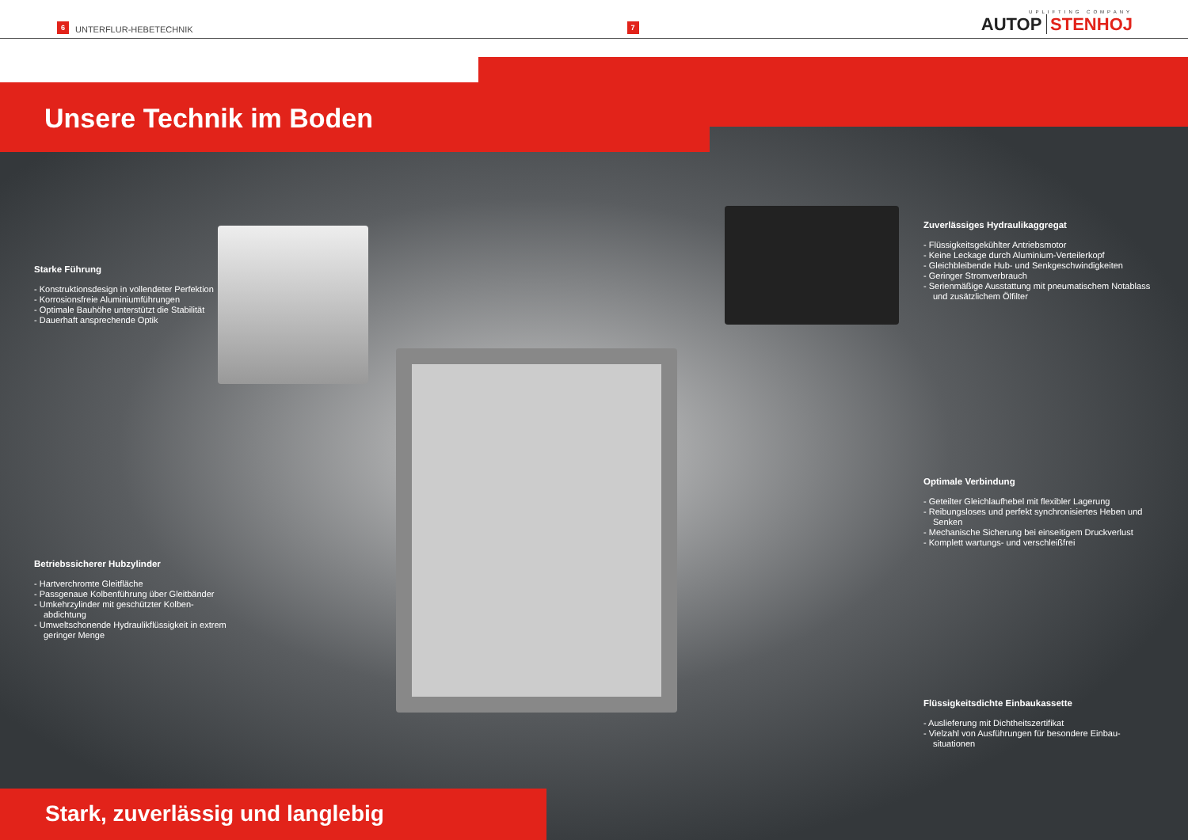6 UNTERFLUR-HEBETECHNIK 7
UPLIFTING COMPANY
AUTOP STENHOJ
Unsere Technik im Boden
Starke Führung
- Konstruktionsdesign in vollendeter Perfektion
- Korrosionsfreie Aluminiumführungen
- Optimale Bauhöhe unterstützt die Stabilität
- Dauerhaft ansprechende Optik
Betriebssicherer Hubzylinder
- Hartverchromte Gleitfläche
- Passgenaue Kolbenführung über Gleitbänder
- Umkehrzylinder mit geschützter Kolben-abdichtung
- Umweltschonende Hydraulikflüssigkeit in extrem geringer Menge
Zuverlässiges Hydraulikaggregat
- Flüssigkeitsgekühlter Antriebsmotor
- Keine Leckage durch Aluminium-Verteilerkopf
- Gleichbleibende Hub- und Senkgeschwindigkeiten
- Geringer Stromverbrauch
- Serienmäßige Ausstattung mit pneumatischem Notablass und zusätzlichem Ölfilter
Optimale Verbindung
- Geteilter Gleichlaufhebel mit flexibler Lagerung
- Reibungsloses und perfekt synchronisiertes Heben und Senken
- Mechanische Sicherung bei einseitigem Druckverlust
- Komplett wartungs- und verschleißfrei
Flüssigkeitsdichte Einbaukassette
- Auslieferung mit Dichtheitszertifikat
- Vielzahl von Ausführungen für besondere Einbau-situationen
Stark, zuverlässig und langlebig